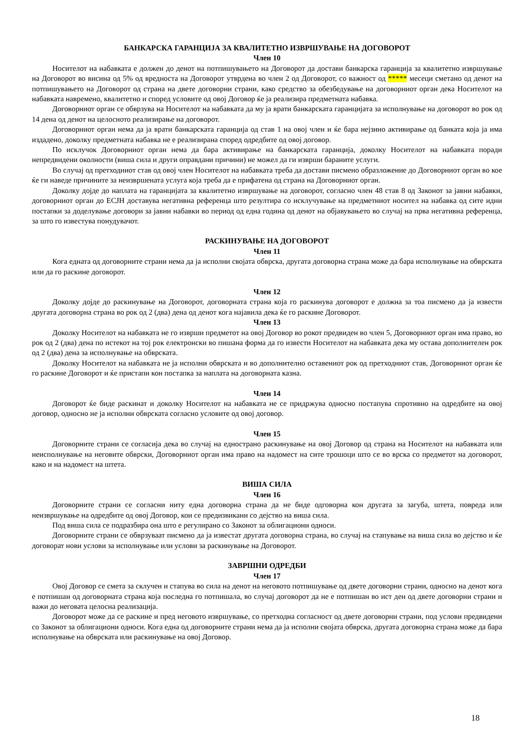БАНКАРСКА ГАРАНЦИЈА ЗА КВАЛИТЕТНО ИЗВРШУВАЊЕ НА ДОГОВОРОТ
Член 10
Носителот на набавката е должен до денот на потпишувањето на Договорот да достави банкарска гаранција за квалитетно извршување на Договорот во висина од 5% од вредноста на Договорот утврдена во член 2 од Договорот, со важност од ***** месеци сметано од денот на потпишувањето на Договорот од страна на двете договорни страни, како средство за обезбедување на договорниот орган дека Носителот на набавката навремено, квалитетно и според условите од овој Договор ќе ја реализира предметната набавка.
Договорниот орган се обврзува на Носителот на набавката да му ја врати банкарската гаранцијата за исполнување на договорот во рок од 14 дена од денот на целосното реализирање на договорот.
Договорниот орган нема да ја врати банкарската гаранција од став 1 на овој член и ќе бара нејзино активирање од банката која ја има издадено, доколку предметната набавка не е реализирана според одредбите од овој договор.
По исклучок Договорниот орган нема да бара активирање на банкарската гаранција, доколку Носителот на набавката поради непредвидени околности (виша сила и други оправдани причини) не можел да ги изврши бараните услуги.
Во случај од претходниот став од овој член Носителот на набавката треба да достави писмено образложение до Договорниот орган во кое ќе ги наведе причините за неизвршената услуга која треба да е прифатена од страна на Договорниот орган.
Доколку дојде до наплата на гаранцијата за квалитетно извршување на договорот, согласно член 48 став 8 од Законот за јавни набавки, договорниот орган до ЕСЈН доставува негативна референца што резултира со исклучување на предметниот носител на набавка од сите идни постапки за доделување договори за јавни набавки во период од една година од денот на објавувањето во случај на прва негативна референца, за што го известува понудувачот.
РАСКИНУВАЊЕ НА ДОГОВОРОТ
Член 11
Кога едната од договорните страни нема да ја исполни својата обврска, другата договорна страна може да бара исполнување на обврската или да го раскине договорот.
Член 12
Доколку дојде до раскинување на Договорот, договорната страна која го раскинува договорот е должна за тоа писмено да ја извести другата договорна страна во рок од 2 (два) дена од денот кога најавила дека ќе го раскине Договорот.
Член 13
Доколку Носителот на набавката не го изврши предметот на овој Договор во рокот предвиден во член 5, Договорниот орган има право, во рок од 2 (два) дена по истекот на тој рок електронски во пишана форма да го извести Носителот на набавката дека му остава дополнителен рок од 2 (два) дена за исполнување на обврската.
Доколку Носителот на набавката не ја исполни обврската и во дополнително оставениот рок од претходниот став, Договорниот орган ќе го раскине Договорот и ќе пристапи кон постапка за наплата на договорната казна.
Член 14
Договорот ќе биде раскинат и доколку Носителот на набавката не се придржува односно постапува спротивно на одредбите на овој договор, односно не ја исполни обврската согласно условите од овој договор.
Член 15
Договорните страни се согласија дека во случај на еднострано раскинување на овој Договор од страна на Носителот на набавката или неисполнување на неговите обврски, Договорниот орган има право на надомест на сите трошоци што се во врска со предметот на договорот, како и на надомест на штета.
ВИША СИЛА
Член 16
Договорните страни се согласни ниту една договорна страна да не биде одговорна кон другата за загуба, штета, повреда или неизвршување на одредбите од овој Договор, кои се предизвикани со дејство на виша сила.
Под виша сила се подразбира она што е регулирано со Законот за облигациони односи.
Договорните страни се обврзуваат писмено да ја известат другата договорна страна, во случај на стапување на виша сила во дејство и ќе договорат нови услови за исполнување или услови за раскинување на Договорот.
ЗАВРШНИ ОДРЕДБИ
Член 17
Овој Договор се смета за склучен и стапува во сила на денот на неговото потпишување од двете договорни страни, односно на денот кога е потпишан од договорната страна која последна го потпишала, во случај договорот да не е потпишан во ист ден од двете договорни страни и важи до неговата целосна реализација.
Договорот може да се раскине и пред неговото извршување, со претходна согласност од двете договорни страни, под услови предвидени со Законот за облигациони односи. Кога една од договорните страни нема да ја исполни својата обврска, другата договорна страна може да бара исполнување на обврската или раскинување на овој Договор.
18